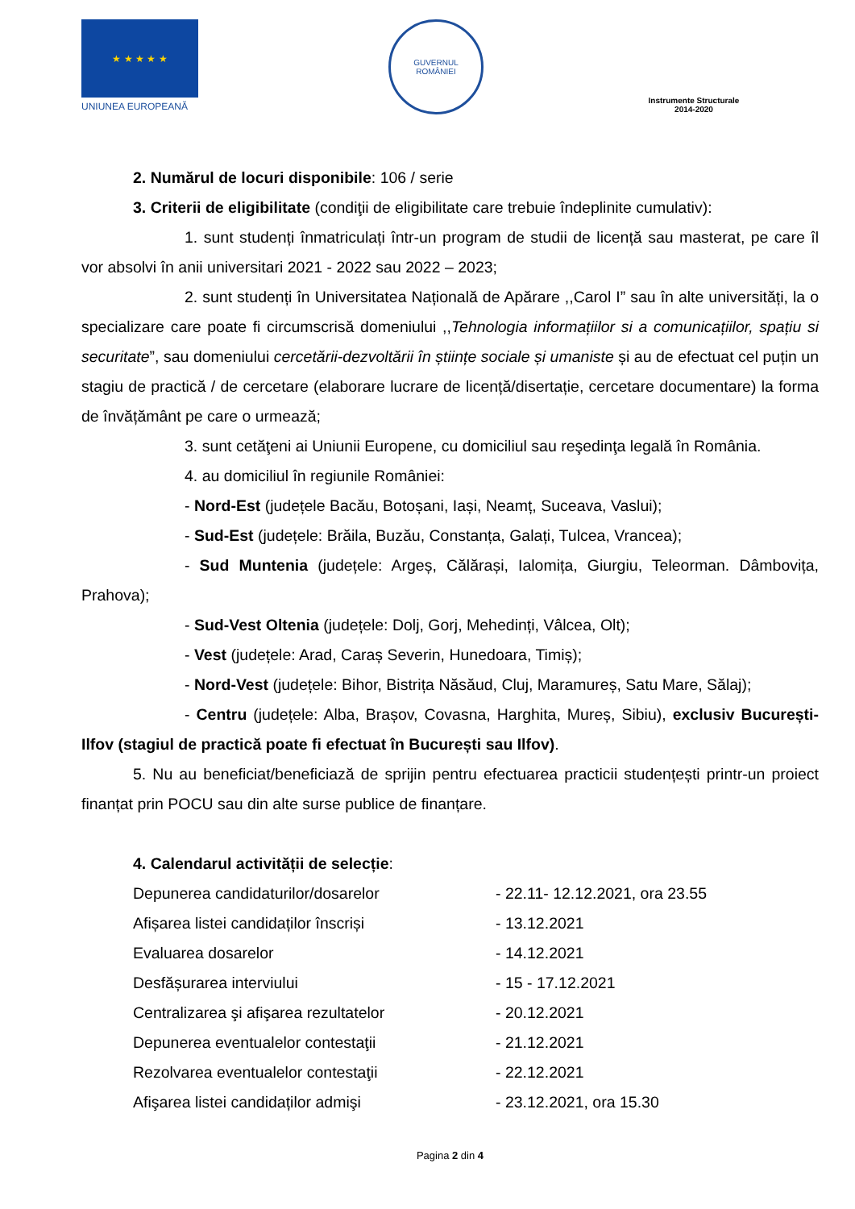★ ★ ★ ★ ★
UNIUNEA EUROPEANĂ
GUVERNUL
ROMÂNIEI
Instrumente Structurale
2014-2020
2. Numărul de locuri disponibile: 106 / serie
3. Criterii de eligibilitate (condiţii de eligibilitate care trebuie îndeplinite cumulativ):
1. sunt studenți înmatriculați într-un program de studii de licență sau masterat, pe care îl vor absolvi în anii universitari 2021 - 2022 sau 2022 – 2023;
2. sunt studenți în Universitatea Națională de Apărare ,,Carol I” sau în alte universități, la o specializare care poate fi circumscrisă domeniului ,,Tehnologia informațiilor si a comunicațiilor, spațiu si securitate”, sau domeniului cercetării-dezvoltării în științe sociale și umaniste și au de efectuat cel puțin un stagiu de practică / de cercetare (elaborare lucrare de licență/disertație, cercetare documentare) la forma de învățământ pe care o urmează;
3. sunt cetăţeni ai Uniunii Europene, cu domiciliul sau reşedinţa legală în România.
4. au domiciliul în regiunile României:
- Nord-Est (județele Bacău, Botoșani, Iași, Neamț, Suceava, Vaslui);
- Sud-Est (județele: Brăila, Buzău, Constanța, Galați, Tulcea, Vrancea);
- Sud Muntenia (județele: Argeș, Călărași, Ialomița, Giurgiu, Teleorman. Dâmbovița, Prahova);
- Sud-Vest Oltenia (județele: Dolj, Gorj, Mehedinți, Vâlcea, Olt);
- Vest (județele: Arad, Caraș Severin, Hunedoara, Timiș);
- Nord-Vest (județele: Bihor, Bistrița Năsăud, Cluj, Maramureș, Satu Mare, Sălaj);
- Centru (județele: Alba, Brașov, Covasna, Harghita, Mureș, Sibiu), exclusiv București-Ilfov (stagiul de practică poate fi efectuat în București sau Ilfov).
5. Nu au beneficiat/beneficiază de sprijin pentru efectuarea practicii studențești printr-un proiect finanțat prin POCU sau din alte surse publice de finanțare.
4. Calendarul activității de selecție:
| Depunerea candidaturilor/dosarelor | - 22.11- 12.12.2021, ora 23.55 |
| Afișarea listei candidaților înscriși | - 13.12.2021 |
| Evaluarea dosarelor | - 14.12.2021 |
| Desfășurarea interviului | - 15 - 17.12.2021 |
| Centralizarea şi afişarea rezultatelor | - 20.12.2021 |
| Depunerea eventualelor contestaţii | - 21.12.2021 |
| Rezolvarea eventualelor contestaţii | - 22.12.2021 |
| Afişarea listei candidaților admişi | - 23.12.2021, ora 15.30 |
Pagina 2 din 4